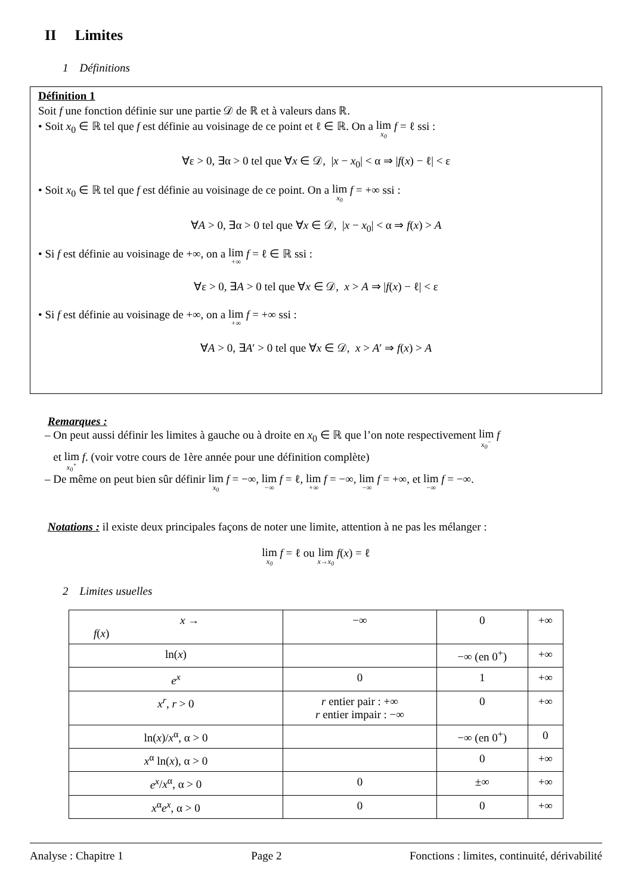II Limites
1 Définitions
Définition 1
Soit f une fonction définie sur une partie 𝒟 de ℝ et à valeurs dans ℝ.
• Soit x<sub>0</sub> ∈ ℝ tel que f est définie au voisinage de ce point et ℓ ∈ ℝ. On a lim x<sub>0</sub> f = ℓ ssi :
∀ε > 0, ∃α > 0 tel que ∀x ∈ 𝒟, |x − x<sub>0</sub>| < α ⇒ |f(x) − ℓ| < ε
• Soit x<sub>0</sub> ∈ ℝ tel que f est définie au voisinage de ce point. On a lim x<sub>0</sub> f = +∞ ssi :
∀A > 0, ∃α > 0 tel que ∀x ∈ 𝒟, |x − x<sub>0</sub>| < α ⇒ f(x) > A
• Si f est définie au voisinage de +∞, on a lim +∞ f = ℓ ∈ ℝ ssi :
∀ε > 0, ∃A > 0 tel que ∀x ∈ 𝒟, x > A ⇒ |f(x) − ℓ| < ε
• Si f est définie au voisinage de +∞, on a lim +∞ f = +∞ ssi :
∀A > 0, ∃A′ > 0 tel que ∀x ∈ 𝒟, x > A′ ⇒ f(x) > A
Remarques :
– On peut aussi définir les limites à gauche ou à droite en x<sub>0</sub> ∈ ℝ que l’on note respectivement lim x<sub>0</sub><sup>−</sup> f
et lim x<sub>0</sub><sup>+</sup> f. (voir votre cours de 1ère année pour une définition complète)
– De même on peut bien sûr définir lim x<sub>0</sub> f = −∞, lim −∞ f = ℓ, lim +∞ f = −∞, lim −∞ f = +∞, et lim −∞ f = −∞.
Notations : il existe deux principales façons de noter une limite, attention à ne pas les mélanger :
lim x<sub>0</sub> f = ℓ ou lim x→x<sub>0</sub> f(x) = ℓ
2 Limites usuelles
| x → f ( x ) | −∞ | 0 | +∞ |
| --- | --- | --- | --- |
| ln( x ) | | −∞ (en 0<sup>+</sup>) | +∞ |
| e<sup>x</sup> | 0 | 1 | +∞ |
| x<sup>r</sup> , r > 0 | r entier pair : +∞ r entier impair : −∞ | 0 | +∞ |
| ln( x )/ x<sup>α</sup>, α > 0 | | −∞ (en 0<sup>+</sup>) | 0 |
| x<sup>α</sup> ln( x ), α > 0 | | 0 | +∞ |
| e<sup>x</sup> / x<sup>α</sup>, α > 0 | 0 | ±∞ | +∞ |
| x<sup>α</sup> e<sup>x</sup> , α > 0 | 0 | 0 | +∞ |
Analyse : Chapitre 1 Page 2 Fonctions : limites, continuité, dérivabilité